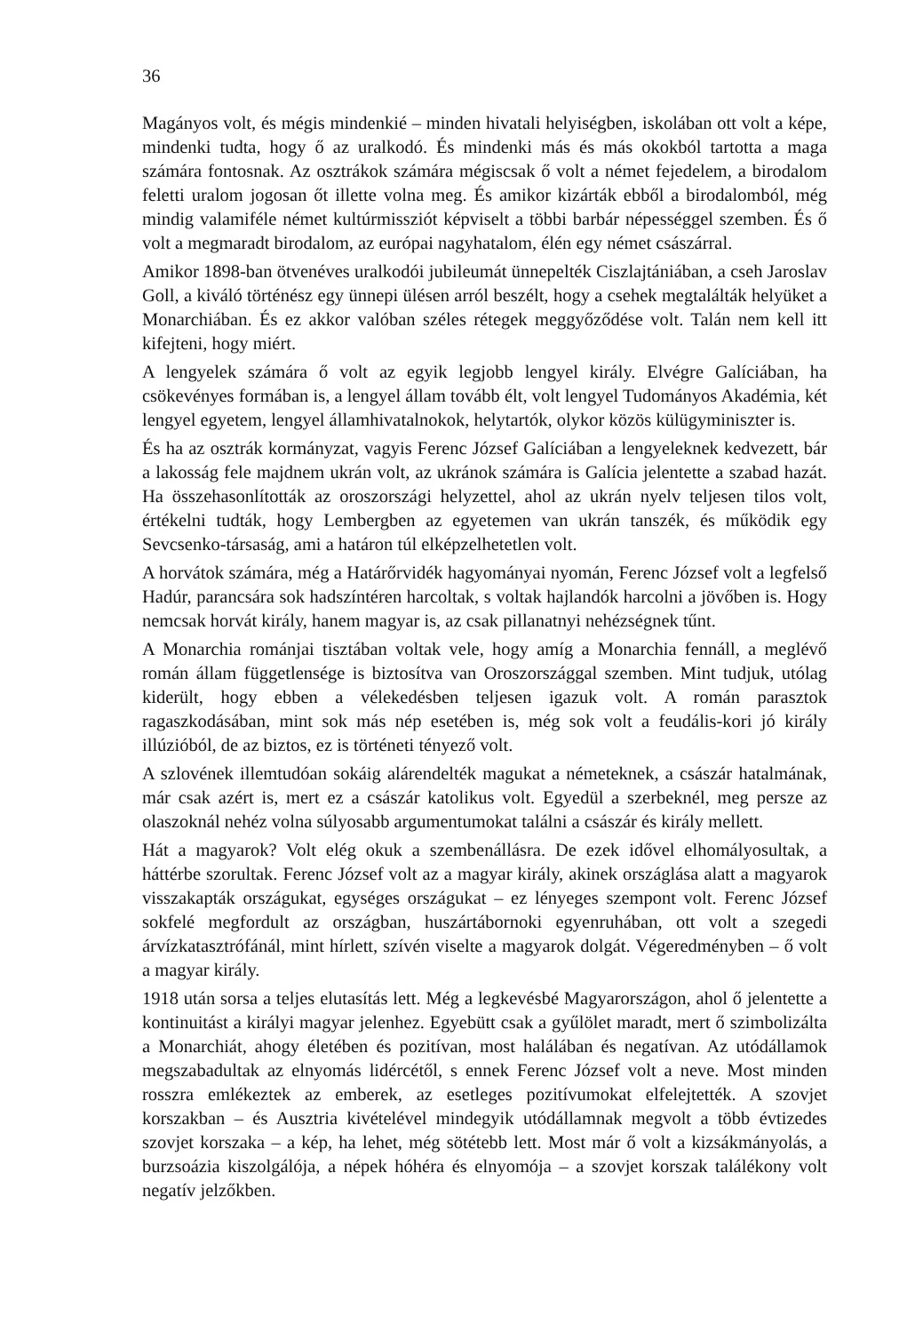36
Magányos volt, és mégis mindenkié – minden hivatali helyiségben, iskolában ott volt a képe, mindenki tudta, hogy ő az uralkodó. És mindenki más és más okokból tartotta a maga számára fontosnak. Az osztrákok számára mégiscsak ő volt a német fejedelem, a birodalom feletti uralom jogosan őt illette volna meg. És amikor kizárták ebből a birodalomból, még mindig valamiféle német kultúrmissziót képviselt a többi barbár népességgel szemben. És ő volt a megmaradt birodalom, az európai nagyhatalom, élén egy német császárral.
Amikor 1898-ban ötvenéves uralkodói jubileumát ünnepelték Ciszlajtániában, a cseh Jaroslav Goll, a kiváló történész egy ünnepi ülésen arról beszélt, hogy a csehek megtalálták helyüket a Monarchiában. És ez akkor valóban széles rétegek meggyőződése volt. Talán nem kell itt kifejteni, hogy miért.
A lengyelek számára ő volt az egyik legjobb lengyel király. Elvégre Galíciában, ha csökevényes formában is, a lengyel állam tovább élt, volt lengyel Tudományos Akadémia, két lengyel egyetem, lengyel államhivatalnokok, helytartók, olykor közös külügyminiszter is.
És ha az osztrák kormányzat, vagyis Ferenc József Galíciában a lengyeleknek kedvezett, bár a lakosság fele majdnem ukrán volt, az ukránok számára is Galícia jelentette a szabad hazát. Ha összehasonlították az oroszországi helyzettel, ahol az ukrán nyelv teljesen tilos volt, értékelni tudták, hogy Lembergben az egyetemen van ukrán tanszék, és működik egy Sevcsenko-társaság, ami a határon túl elképzelhetetlen volt.
A horvátok számára, még a Határőrvidék hagyományai nyomán, Ferenc József volt a legfelső Hadúr, parancsára sok hadszíntéren harcoltak, s voltak hajlandók harcolni a jövőben is. Hogy nemcsak horvát király, hanem magyar is, az csak pillanatnyi nehézségnek tűnt.
A Monarchia románjai tisztában voltak vele, hogy amíg a Monarchia fennáll, a meglévő román állam függetlensége is biztosítva van Oroszországgal szemben. Mint tudjuk, utólag kiderült, hogy ebben a vélekedésben teljesen igazuk volt. A román parasztok ragaszkodásában, mint sok más nép esetében is, még sok volt a feudális-kori jó király illúzióból, de az biztos, ez is történeti tényező volt.
A szlovének illemtudóan sokáig alárendelték magukat a németeknek, a császár hatalmának, már csak azért is, mert ez a császár katolikus volt. Egyedül a szerbeknél, meg persze az olaszoknál nehéz volna súlyosabb argumentumokat találni a császár és király mellett.
Hát a magyarok? Volt elég okuk a szembenállásra. De ezek idővel elhomályosultak, a háttérbe szorultak. Ferenc József volt az a magyar király, akinek országlása alatt a magyarok visszakapták országukat, egységes országukat – ez lényeges szempont volt. Ferenc József sokfelé megfordult az országban, huszártábornoki egyenruhában, ott volt a szegedi árvízkatasztrófánál, mint hírlett, szívén viselte a magyarok dolgát. Végeredményben – ő volt a magyar király.
1918 után sorsa a teljes elutasítás lett. Még a legkevésbé Magyarországon, ahol ő jelentette a kontinuitást a királyi magyar jelenhez. Egyebütt csak a gyűlölet maradt, mert ő szimbolizálta a Monarchiát, ahogy életében és pozitívan, most halálában és negatívan. Az utódállamok megszabadultak az elnyomás lidércétől, s ennek Ferenc József volt a neve. Most minden rosszra emlékeztek az emberek, az esetleges pozitívumokat elfelejtették. A szovjet korszakban – és Ausztria kivételével mindegyik utódállamnak megvolt a több évtizedes szovjet korszaka – a kép, ha lehet, még sötétebb lett. Most már ő volt a kizsákmányolás, a burzsoázia kiszolgálója, a népek hóhéra és elnyomója – a szovjet korszak találékony volt negatív jelzőkben.